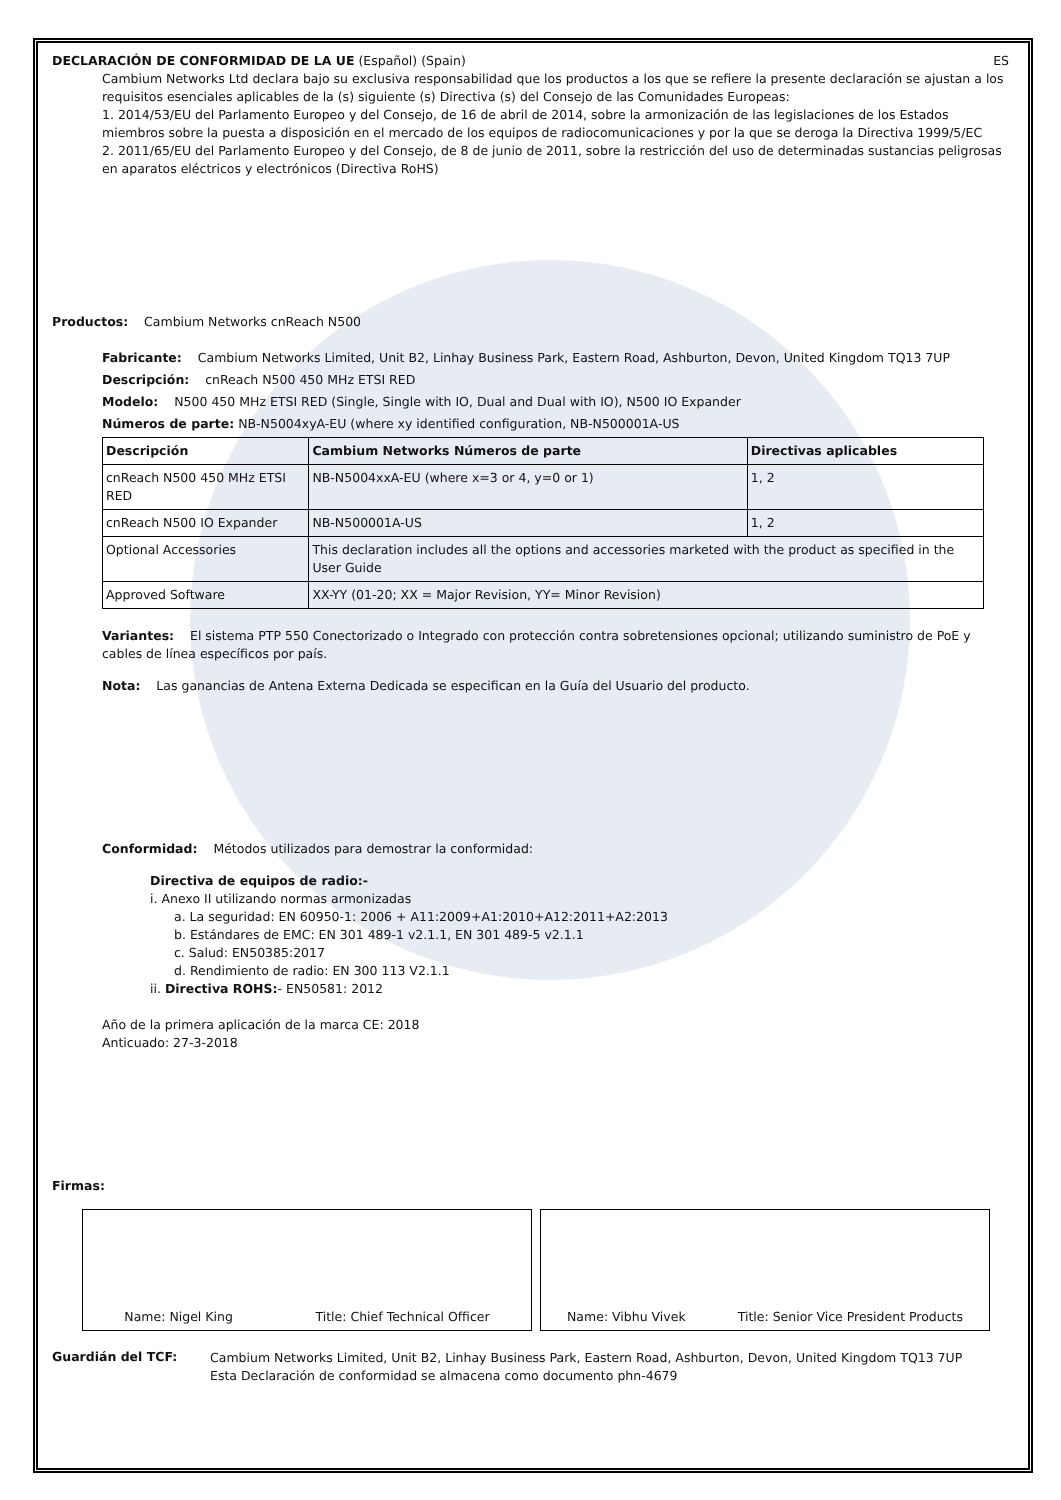DECLARACIÓN DE CONFORMIDAD DE LA UE (Español) (Spain) ES
Cambium Networks Ltd declara bajo su exclusiva responsabilidad que los productos a los que se refiere la presente declaración se ajustan a los requisitos esenciales aplicables de la (s) siguiente (s) Directiva (s) del Consejo de las Comunidades Europeas:
1. 2014/53/EU del Parlamento Europeo y del Consejo, de 16 de abril de 2014, sobre la armonización de las legislaciones de los Estados miembros sobre la puesta a disposición en el mercado de los equipos de radiocomunicaciones y por la que se deroga la Directiva 1999/5/EC
2. 2011/65/EU del Parlamento Europeo y del Consejo, de 8 de junio de 2011, sobre la restricción del uso de determinadas sustancias peligrosas en aparatos eléctricos y electrónicos (Directiva RoHS)
Productos: Cambium Networks cnReach N500
Fabricante: Cambium Networks Limited, Unit B2, Linhay Business Park, Eastern Road, Ashburton, Devon, United Kingdom TQ13 7UP
Descripción: cnReach N500 450 MHz ETSI RED
Modelo: N500 450 MHz ETSI RED (Single, Single with IO, Dual and Dual with IO), N500 IO Expander
Números de parte: NB-N5004xyA-EU (where xy identified configuration, NB-N500001A-US
| Descripción | Cambium Networks Números de parte | Directivas aplicables |
| --- | --- | --- |
| cnReach N500 450 MHz ETSI RED | NB-N5004xxA-EU (where x=3 or 4, y=0 or 1) | 1, 2 |
| cnReach N500 IO Expander | NB-N500001A-US | 1, 2 |
| Optional Accessories | This declaration includes all the options and accessories marketed with the product as specified in the User Guide | |
| Approved Software | XX-YY (01-20; XX = Major Revision, YY= Minor Revision) | |
Variantes: El sistema PTP 550 Conectorizado o Integrado con protección contra sobretensiones opcional; utilizando suministro de PoE y cables de línea específicos por país.
Nota: Las ganancias de Antena Externa Dedicada se especifican en la Guía del Usuario del producto.
Conformidad: Métodos utilizados para demostrar la conformidad:
Directiva de equipos de radio:-
i. Anexo II utilizando normas armonizadas
a. La seguridad: EN 60950-1: 2006 + A11:2009+A1:2010+A12:2011+A2:2013
b. Estándares de EMC: EN 301 489-1 v2.1.1, EN 301 489-5 v2.1.1
c. Salud: EN50385:2017
d. Rendimiento de radio: EN 300 113 V2.1.1
ii. Directiva ROHS:- EN50581: 2012
Año de la primera aplicación de la marca CE: 2018
Anticuado: 27-3-2018
Firmas:
Name: Nigel King Title: Chief Technical Officer Name: Vibhu Vivek Title: Senior Vice President Products
Guardián del TCF:
Cambium Networks Limited, Unit B2, Linhay Business Park, Eastern Road, Ashburton, Devon, United Kingdom TQ13 7UP
Esta Declaración de conformidad se almacena como documento phn-4679